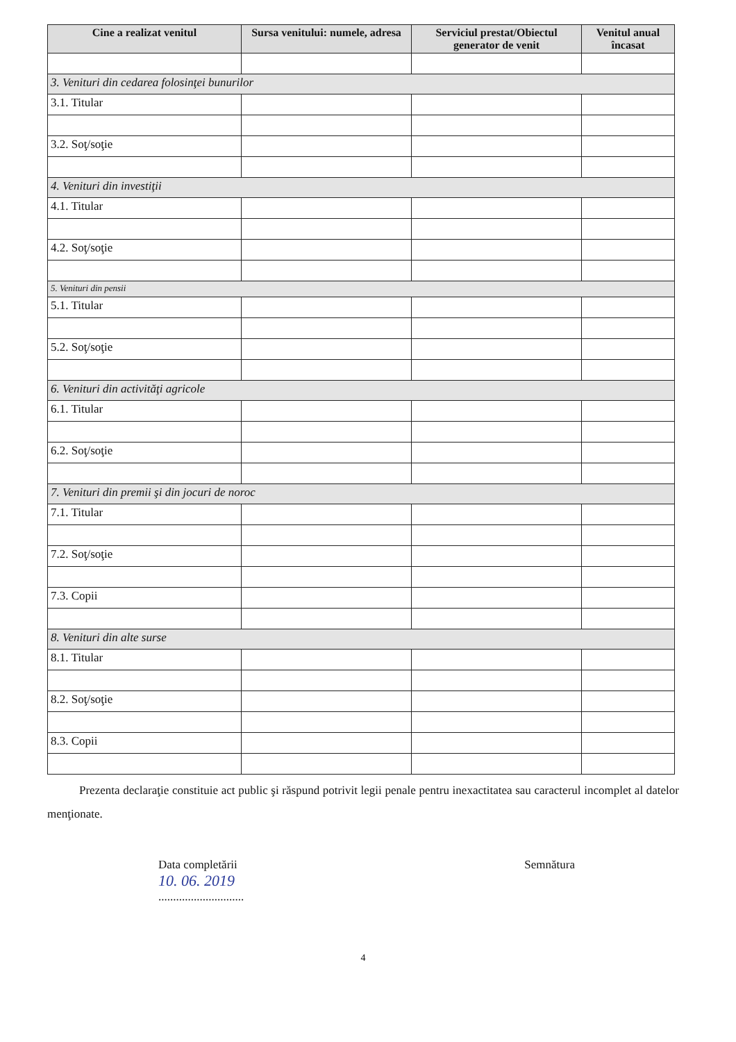| Cine a realizat venitul | Sursa venitului: numele, adresa | Serviciul prestat/Obiectul generator de venit | Venitul anual încasat |
| --- | --- | --- | --- |
| 3. Venituri din cedarea folosinţei bunurilor | | | |
| 3.1. Titular | | | |
| 3.2. Soţ/soţie | | | |
| 4. Venituri din investiţii | | | |
| 4.1. Titular | | | |
| 4.2. Soţ/soţie | | | |
| 5. Venituri din pensii | | | |
| 5.1. Titular | | | |
| 5.2. Soţ/soţie | | | |
| 6. Venituri din activităţi agricole | | | |
| 6.1. Titular | | | |
| 6.2. Soţ/soţie | | | |
| 7. Venituri din premii şi din jocuri de noroc | | | |
| 7.1. Titular | | | |
| 7.2. Soţ/soţie | | | |
| 7.3. Copii | | | |
| 8. Venituri din alte surse | | | |
| 8.1. Titular | | | |
| 8.2. Soţ/soţie | | | |
| 8.3. Copii | | | |
Prezenta declaraţie constituie act public şi răspund potrivit legii penale pentru inexactitatea sau caracterul incomplet al datelor menţionate.
Data completării
10. 06. 2019
.............................
Semnătura
4